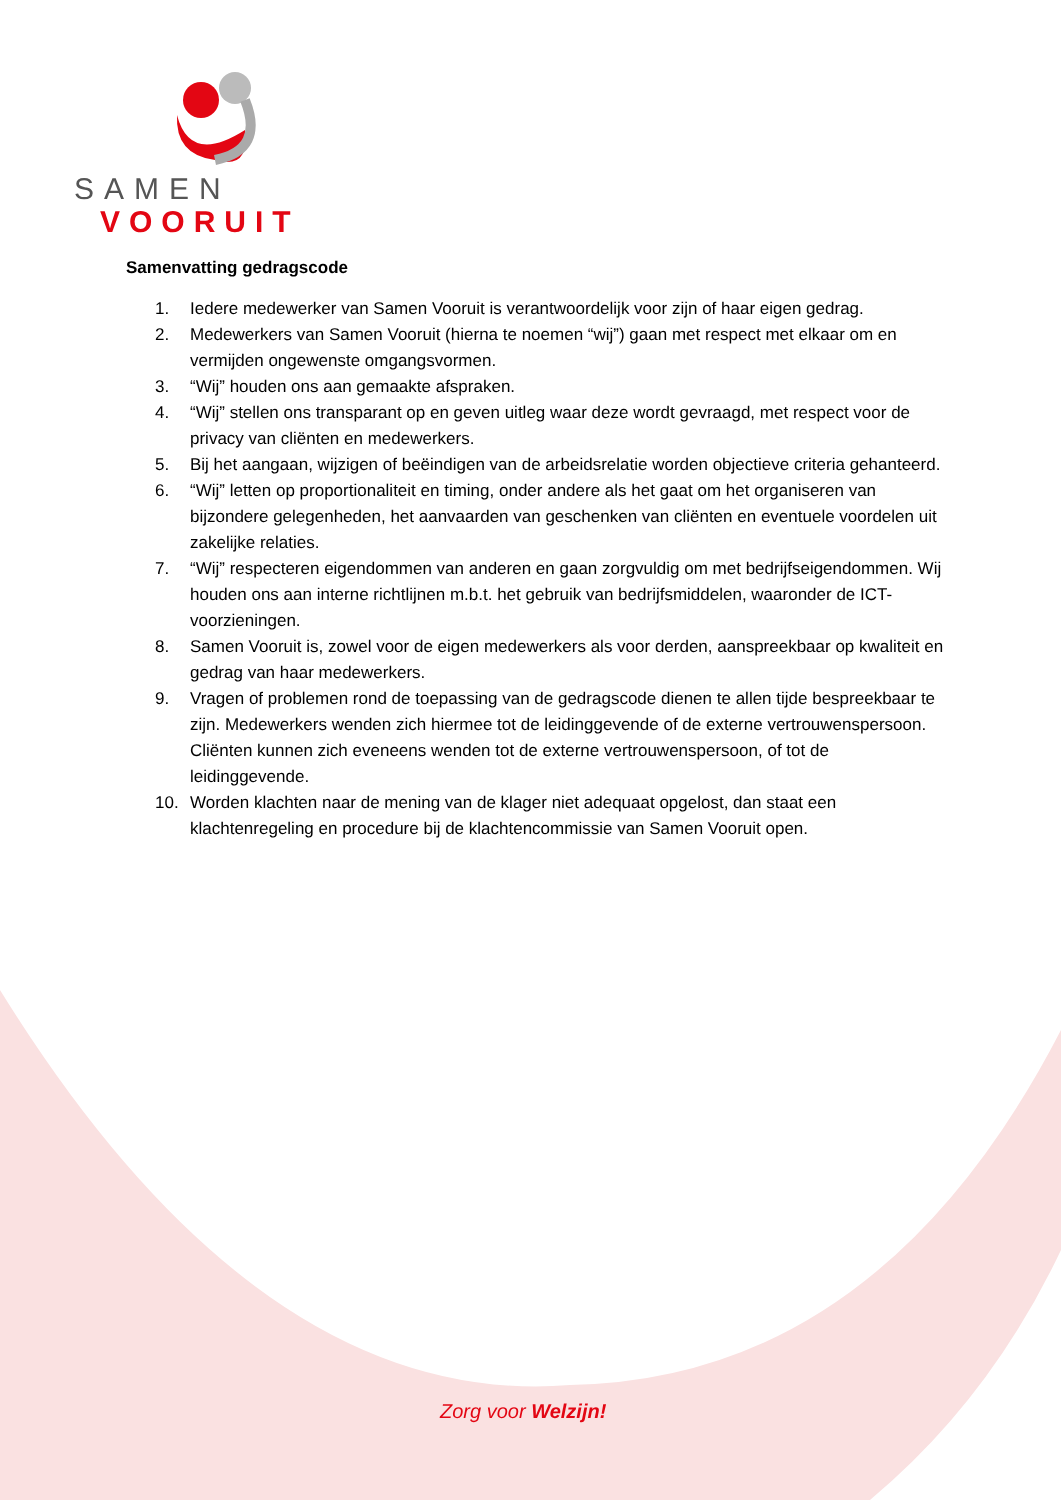SAMEN
VOORUIT
Samenvatting gedragscode
1. Iedere medewerker van Samen Vooruit is verantwoordelijk voor zijn of haar eigen gedrag.
2. Medewerkers van Samen Vooruit (hierna te noemen “wij”) gaan met respect met elkaar om en vermijden ongewenste omgangsvormen.
3. “Wij” houden ons aan gemaakte afspraken.
4. “Wij” stellen ons transparant op en geven uitleg waar deze wordt gevraagd, met respect voor de privacy van cliënten en medewerkers.
5. Bij het aangaan, wijzigen of beëindigen van de arbeidsrelatie worden objectieve criteria gehanteerd.
6. “Wij” letten op proportionaliteit en timing, onder andere als het gaat om het organiseren van bijzondere gelegenheden, het aanvaarden van geschenken van cliënten en eventuele voordelen uit zakelijke relaties.
7. “Wij” respecteren eigendommen van anderen en gaan zorgvuldig om met bedrijfseigendommen. Wij houden ons aan interne richtlijnen m.b.t. het gebruik van bedrijfsmiddelen, waaronder de ICT-voorzieningen.
8. Samen Vooruit is, zowel voor de eigen medewerkers als voor derden, aanspreekbaar op kwaliteit en gedrag van haar medewerkers.
9. Vragen of problemen rond de toepassing van de gedragscode dienen te allen tijde bespreekbaar te zijn. Medewerkers wenden zich hiermee tot de leidinggevende of de externe vertrouwenspersoon. Cliënten kunnen zich eveneens wenden tot de externe vertrouwenspersoon, of tot de leidinggevende.
10. Worden klachten naar de mening van de klager niet adequaat opgelost, dan staat een klachtenregeling en procedure bij de klachtencommissie van Samen Vooruit open.
Zorg voor Welzijn!